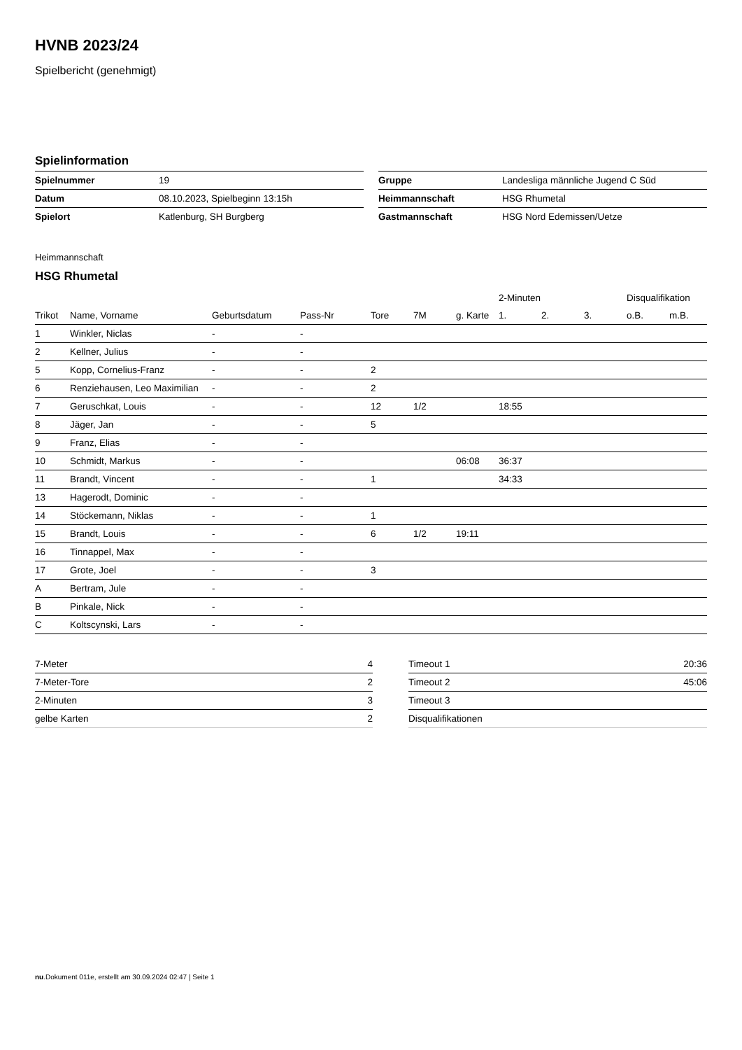HVNB 2023/24
Spielbericht (genehmigt)
Spielinformation
| Spielnummer | 19 |
| Datum | 08.10.2023, Spielbeginn 13:15h |
| Spielort | Katlenburg, SH Burgberg |
| Gruppe | Landesliga männliche Jugend C Süd |
| Heimmannschaft | HSG Rhumetal |
| Gastmannschaft | HSG Nord Edemissen/Uetze |
Heimmannschaft
HSG Rhumetal
| | | | | | | | 2-Minuten | | | Disqualifikation | |
| --- | --- | --- | --- | --- | --- | --- | --- | --- | --- | --- | --- |
| Trikot | Name, Vorname | Geburtsdatum | Pass-Nr | Tore | 7M | g. Karte | 1. | 2. | 3. | o.B. | m.B. |
| 1 | Winkler, Niclas | - | - | | | | | | | | |
| 2 | Kellner, Julius | - | - | | | | | | | | |
| 5 | Kopp, Cornelius-Franz | - | - | 2 | | | | | | | |
| 6 | Renziehausen, Leo Maximilian | - | - | 2 | | | | | | | |
| 7 | Geruschkat, Louis | - | - | 12 | 1/2 | | 18:55 | | | | |
| 8 | Jäger, Jan | - | - | 5 | | | | | | | |
| 9 | Franz, Elias | - | - | | | | | | | | |
| 10 | Schmidt, Markus | - | - | | | 06:08 | 36:37 | | | | |
| 11 | Brandt, Vincent | - | - | 1 | | | 34:33 | | | | |
| 13 | Hagerodt, Dominic | - | - | | | | | | | | |
| 14 | Stöckemann, Niklas | - | - | 1 | | | | | | | |
| 15 | Brandt, Louis | - | - | 6 | 1/2 | 19:11 | | | | | |
| 16 | Tinnappel, Max | - | - | | | | | | | | |
| 17 | Grote, Joel | - | - | 3 | | | | | | | |
| A | Bertram, Jule | - | - | | | | | | | | |
| B | Pinkale, Nick | - | - | | | | | | | | |
| C | Koltscynski, Lars | - | - | | | | | | | | |
| 7-Meter | 4 |
| 7-Meter-Tore | 2 |
| 2-Minuten | 3 |
| gelbe Karten | 2 |
| Timeout 1 | 20:36 |
| Timeout 2 | 45:06 |
| Timeout 3 | |
| Disqualifikationen | |
nu.Dokument 011e, erstellt am 30.09.2024 02:47 | Seite 1